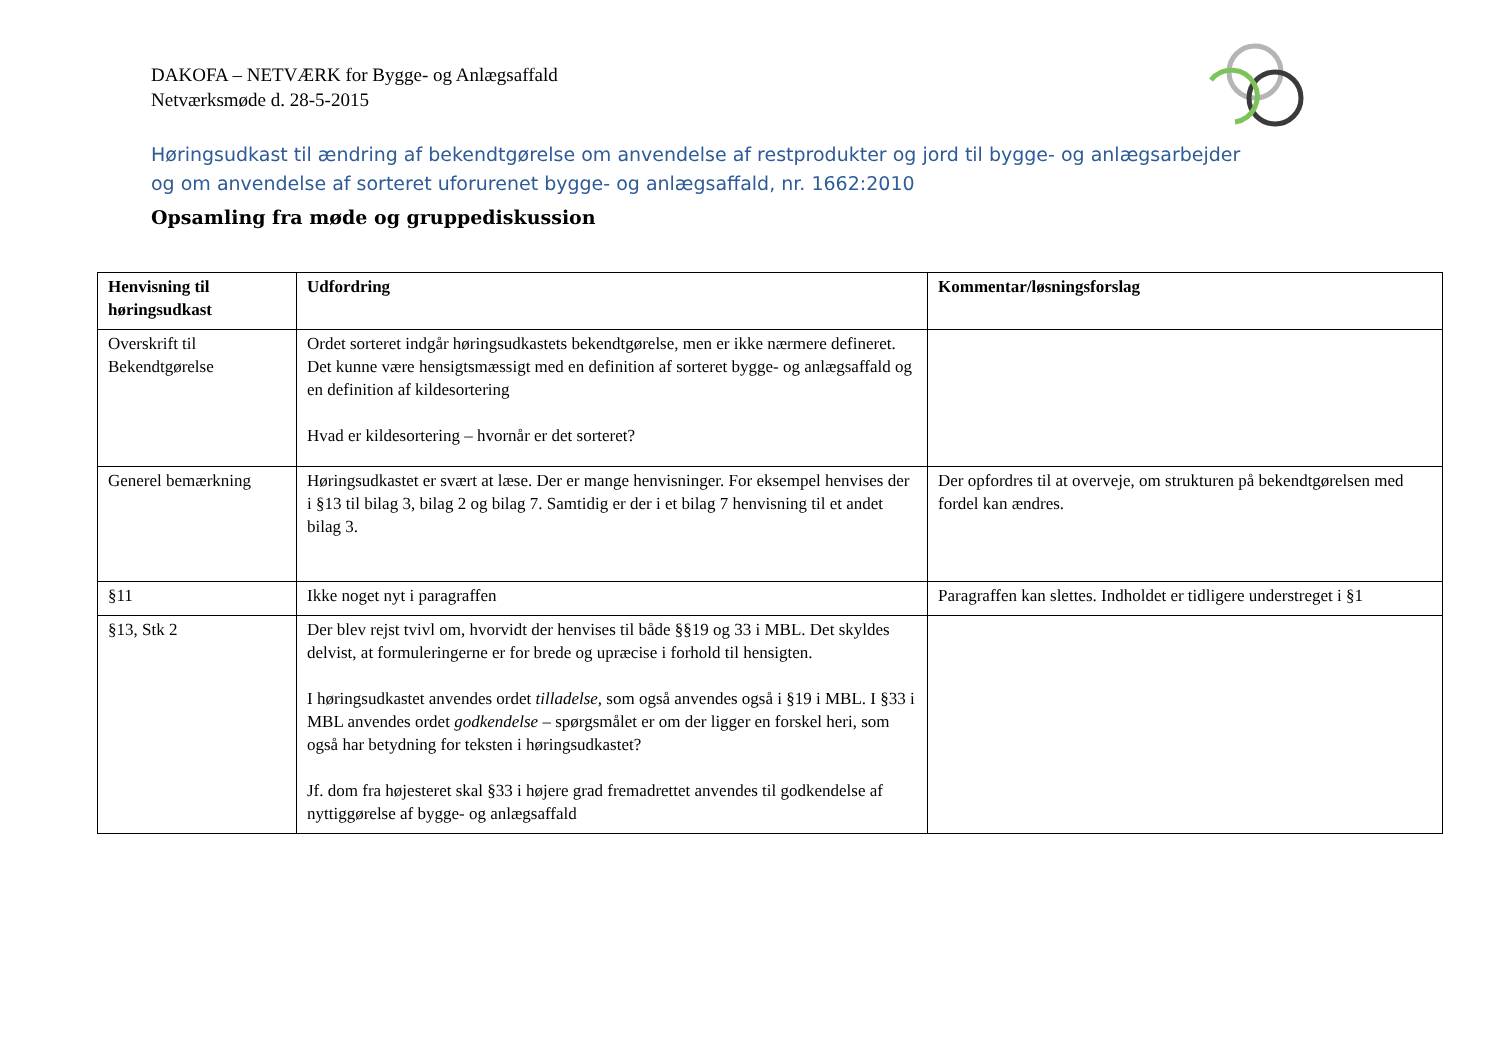DAKOFA – NETVÆRK for Bygge- og Anlægsaffald
Netværksmøde d. 28-5-2015
Høringsudkast til ændring af bekendtgørelse om anvendelse af restprodukter og jord til bygge- og anlægsarbejder og om anvendelse af sorteret uforurenet bygge- og anlægsaffald, nr. 1662:2010
Opsamling fra møde og gruppediskussion
| Henvisning til høringsudkast | Udfordring | Kommentar/løsningsforslag |
| --- | --- | --- |
| Overskrift til Bekendtgørelse | Ordet sorteret indgår høringsudkastets bekendtgørelse, men er ikke nærmere defineret. Det kunne være hensigtsmæssigt med en definition af sorteret bygge- og anlægsaffald og en definition af kildesortering Hvad er kildesortering – hvornår er det sorteret? | |
| Generel bemærkning | Høringsudkastet er svært at læse. Der er mange henvisninger. For eksempel henvises der i §13 til bilag 3, bilag 2 og bilag 7. Samtidig er der i et bilag 7 henvisning til et andet bilag 3. | Der opfordres til at overveje, om strukturen på bekendtgørelsen med fordel kan ændres. |
| §11 | Ikke noget nyt i paragraffen | Paragraffen kan slettes. Indholdet er tidligere understreget i §1 |
| §13, Stk 2 | Der blev rejst tvivl om, hvorvidt der henvises til både §§19 og 33 i MBL. Det skyldes delvist, at formuleringerne er for brede og upræcise i forhold til hensigten. I høringsudkastet anvendes ordet tilladelse, som også anvendes også i §19 i MBL. I §33 i MBL anvendes ordet godkendelse – spørgsmålet er om der ligger en forskel heri, som også har betydning for teksten i høringsudkastet? Jf. dom fra højesteret skal §33 i højere grad fremadrettet anvendes til godkendelse af nyttiggørelse af bygge- og anlægsaffald | |